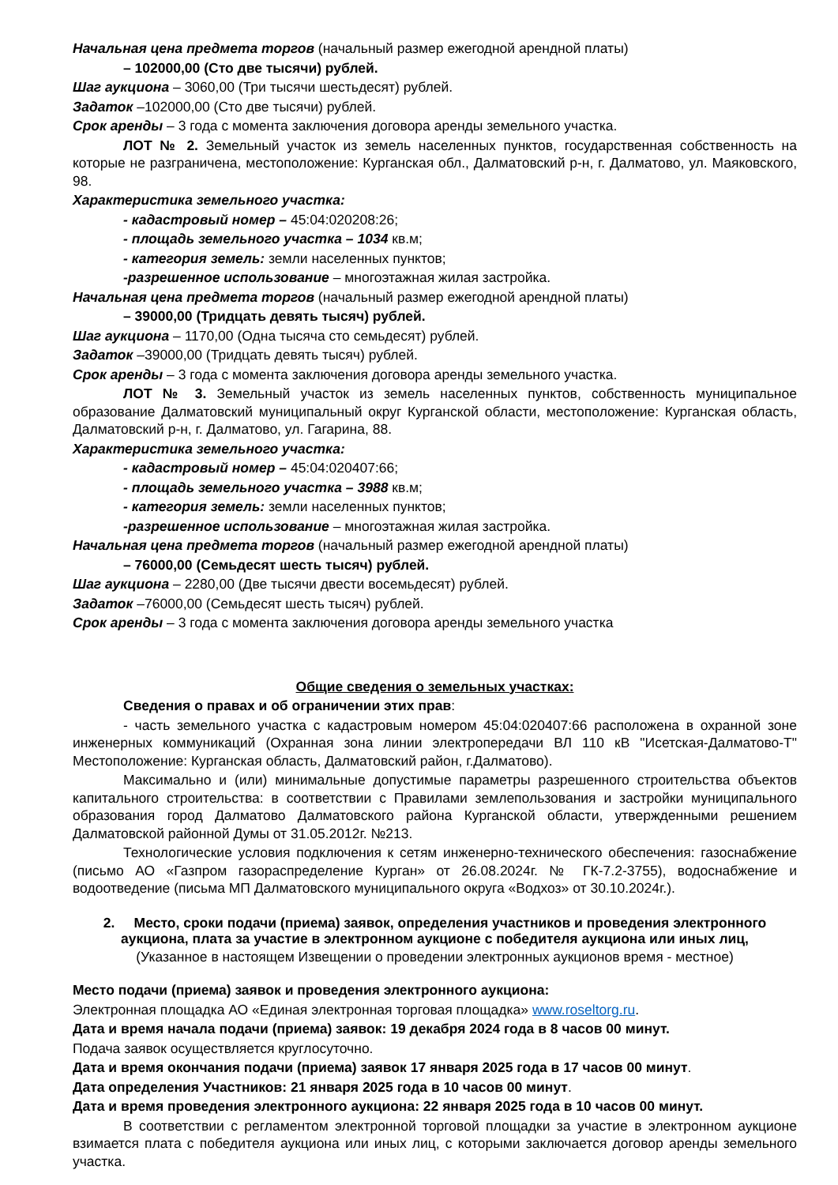Начальная цена предмета торгов (начальный размер ежегодной арендной платы)
– 102000,00 (Сто две тысячи) рублей.
Шаг аукциона – 3060,00 (Три тысячи шестьдесят) рублей.
Задаток –102000,00 (Сто две тысячи) рублей.
Срок аренды – 3 года с момента заключения договора аренды земельного участка.
ЛОТ № 2. Земельный участок из земель населенных пунктов, государственная собственность на которые не разграничена, местоположение: Курганская обл., Далматовский р-н, г. Далматово, ул. Маяковского, 98.
Характеристика земельного участка:
- кадастровый номер – 45:04:020208:26;
- площадь земельного участка – 1034 кв.м;
- категория земель: земли населенных пунктов;
-разрешенное использование – многоэтажная жилая застройка.
Начальная цена предмета торгов (начальный размер ежегодной арендной платы)
– 39000,00 (Тридцать девять тысяч) рублей.
Шаг аукциона – 1170,00 (Одна тысяча сто семьдесят) рублей.
Задаток –39000,00 (Тридцать девять тысяч) рублей.
Срок аренды – 3 года с момента заключения договора аренды земельного участка.
ЛОТ № 3. Земельный участок из земель населенных пунктов, собственность муниципальное образование Далматовский муниципальный округ Курганской области, местоположение: Курганская область, Далматовский р-н, г. Далматово, ул. Гагарина, 88.
Характеристика земельного участка:
- кадастровый номер – 45:04:020407:66;
- площадь земельного участка – 3988 кв.м;
- категория земель: земли населенных пунктов;
-разрешенное использование – многоэтажная жилая застройка.
Начальная цена предмета торгов (начальный размер ежегодной арендной платы)
– 76000,00 (Семьдесят шесть тысяч) рублей.
Шаг аукциона – 2280,00 (Две тысячи двести восемьдесят) рублей.
Задаток –76000,00 (Семьдесят шесть тысяч) рублей.
Срок аренды – 3 года с момента заключения договора аренды земельного участка
Общие сведения о земельных участках:
Сведения о правах и об ограничении этих прав:
- часть земельного участка с кадастровым номером 45:04:020407:66 расположена в охранной зоне инженерных коммуникаций (Охранная зона линии электропередачи ВЛ 110 кВ "Исетская-Далматово-Т" Местоположение: Курганская область, Далматовский район, г.Далматово).
Максимально и (или) минимальные допустимые параметры разрешенного строительства объектов капитального строительства: в соответствии с Правилами землепользования и застройки муниципального образования город Далматово Далматовского района Курганской области, утвержденными решением Далматовской районной Думы от 31.05.2012г. №213.
Технологические условия подключения к сетям инженерно-технического обеспечения: газоснабжение (письмо АО «Газпром газораспределение Курган» от 26.08.2024г. № ГК-7.2-3755), водоснабжение и водоотведение (письма МП Далматовского муниципального округа «Водхоз» от 30.10.2024г.).
2. Место, сроки подачи (приема) заявок, определения участников и проведения электронного аукциона, плата за участие в электронном аукционе с победителя аукциона или иных лиц,
(Указанное в настоящем Извещении о проведении электронных аукционов время - местное)
Место подачи (приема) заявок и проведения электронного аукциона:
Электронная площадка АО «Единая электронная торговая площадка» www.roseltorg.ru.
Дата и время начала подачи (приема) заявок: 19 декабря 2024 года в 8 часов 00 минут.
Подача заявок осуществляется круглосуточно.
Дата и время окончания подачи (приема) заявок 17 января 2025 года в 17 часов 00 минут.
Дата определения Участников: 21 января 2025 года в 10 часов 00 минут.
Дата и время проведения электронного аукциона: 22 января 2025 года в 10 часов 00 минут.
В соответствии с регламентом электронной торговой площадки за участие в электронном аукционе взимается плата с победителя аукциона или иных лиц, с которыми заключается договор аренды земельного участка.